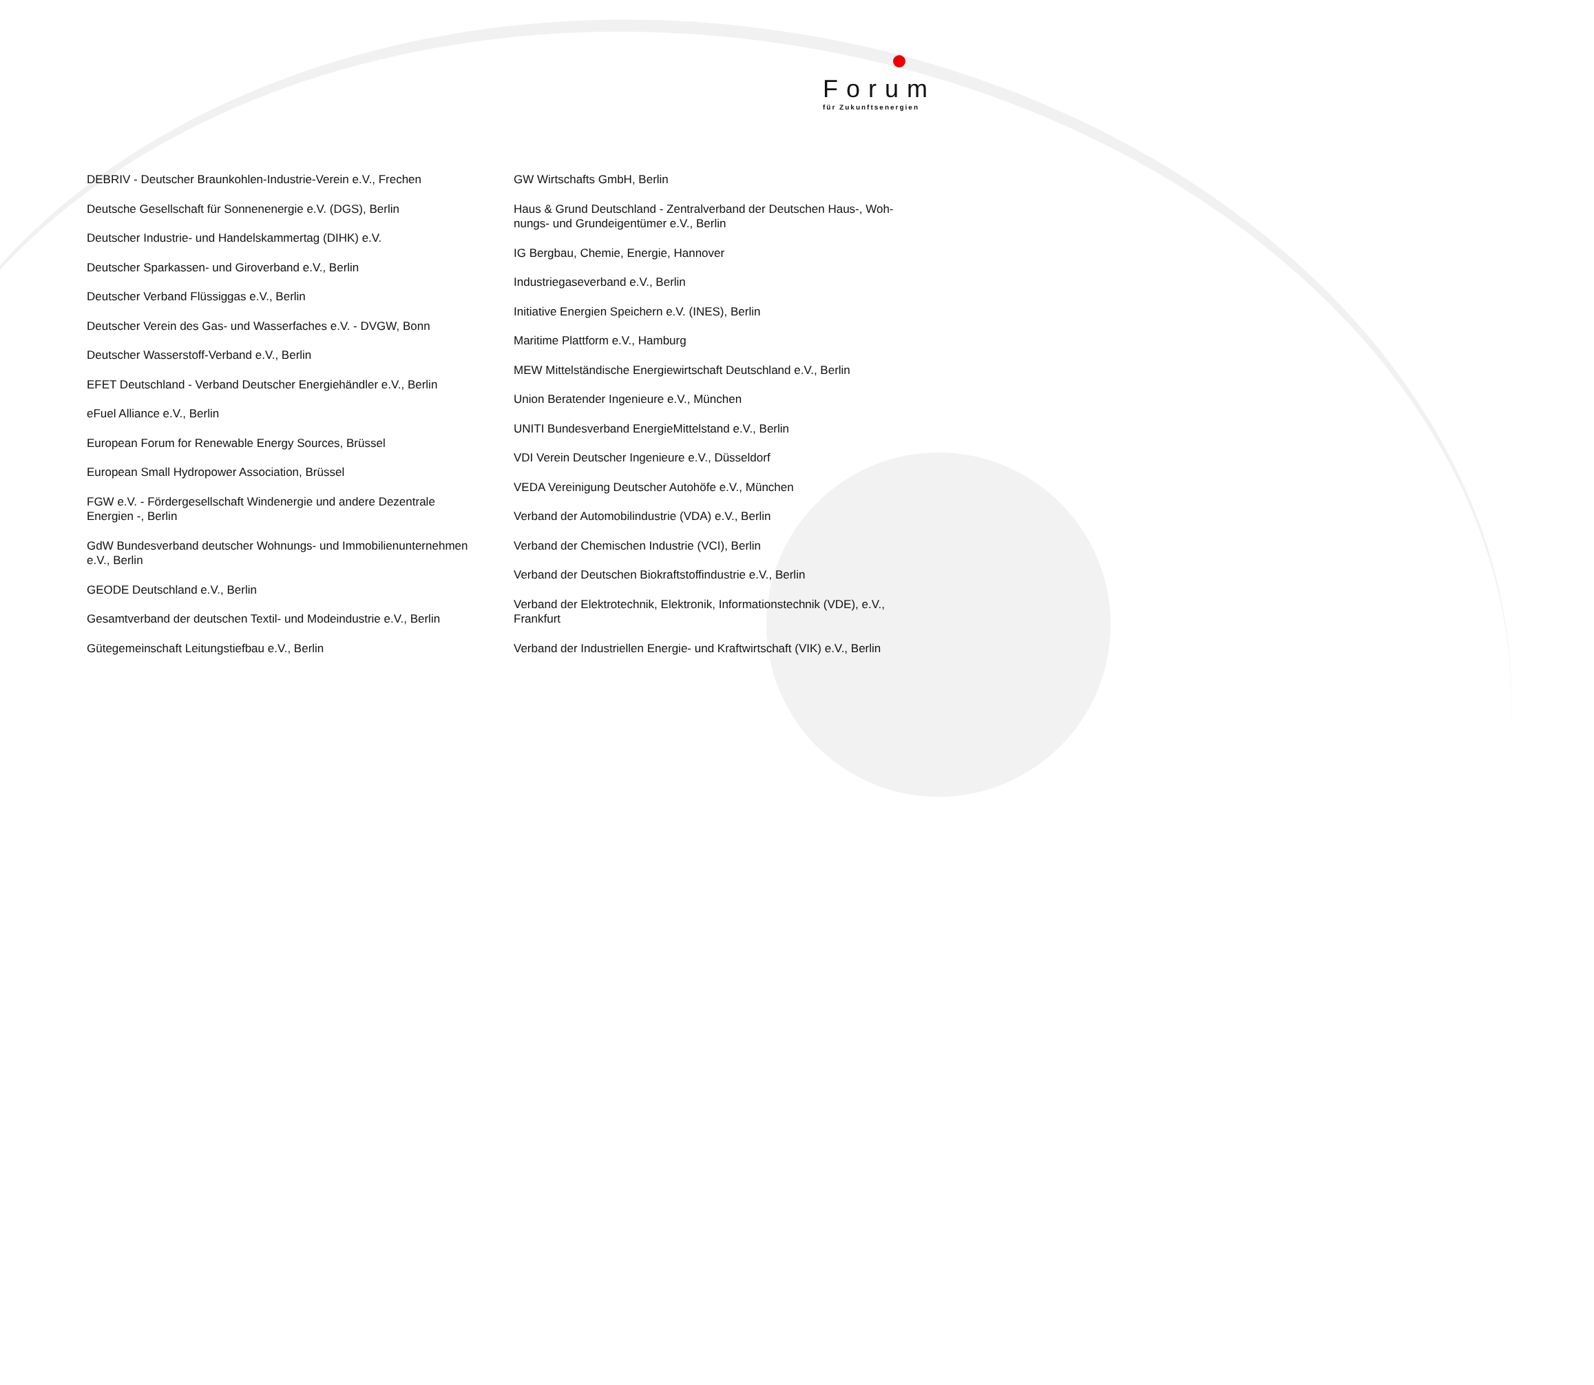Forum
für Zukunftsenergien
DEBRIV - Deutscher Braunkohlen-Industrie-Verein e.V., Frechen
Deutsche Gesellschaft für Sonnenenergie e.V. (DGS), Berlin
Deutscher Industrie- und Handelskammertag (DIHK) e.V.
Deutscher Sparkassen- und Giroverband e.V., Berlin
Deutscher Verband Flüssiggas e.V., Berlin
Deutscher Verein des Gas- und Wasserfaches e.V. - DVGW, Bonn
Deutscher Wasserstoff-Verband e.V., Berlin
EFET Deutschland - Verband Deutscher Energiehändler e.V., Berlin
eFuel Alliance e.V., Berlin
European Forum for Renewable Energy Sources, Brüssel
European Small Hydropower Association, Brüssel
FGW e.V. - Fördergesellschaft Windenergie und andere Dezentrale Energien -, Berlin
GdW Bundesverband deutscher Wohnungs- und Immobilienunternehmen e.V., Berlin
GEODE Deutschland e.V., Berlin
Gesamtverband der deutschen Textil- und Modeindustrie e.V., Berlin
Gütegemeinschaft Leitungstiefbau e.V., Berlin
GW Wirtschafts GmbH, Berlin
Haus & Grund Deutschland - Zentralverband der Deutschen Haus-, Woh-nungs- und Grundeigentümer e.V., Berlin
IG Bergbau, Chemie, Energie, Hannover
Industriegaseverband e.V., Berlin
Initiative Energien Speichern e.V. (INES), Berlin
Maritime Plattform e.V., Hamburg
MEW Mittelständische Energiewirtschaft Deutschland e.V., Berlin
Union Beratender Ingenieure e.V., München
UNITI Bundesverband EnergieMittelstand e.V., Berlin
VDI Verein Deutscher Ingenieure e.V., Düsseldorf
VEDA Vereinigung Deutscher Autohöfe e.V., München
Verband der Automobilindustrie (VDA) e.V., Berlin
Verband der Chemischen Industrie (VCI), Berlin
Verband der Deutschen Biokraftstoffindustrie e.V., Berlin
Verband der Elektrotechnik, Elektronik, Informationstechnik (VDE), e.V., Frankfurt
Verband der Industriellen Energie- und Kraftwirtschaft (VIK) e.V., Berlin